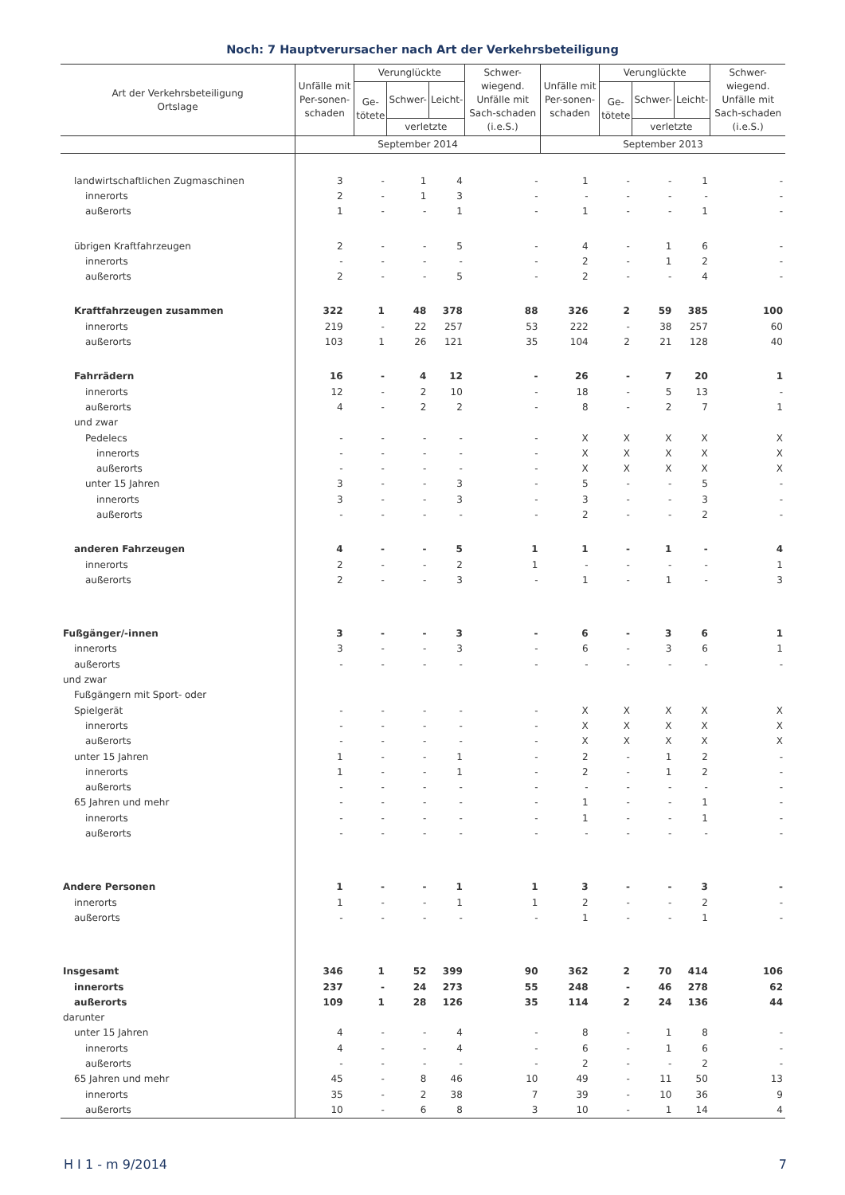Noch: 7 Hauptverursacher nach Art der Verkehrsbeteiligung
| Art der Verkehrsbeteiligung Ortslage | Unfälle mit Per-sonen-schaden | Verunglückte | | | Schwer-wiegend. Unfälle mit Sach-schaden (i.e.S.) | Unfälle mit Per-sonen-schaden | Verunglückte | | | Schwer-wiegend. Unfälle mit Sach-schaden (i.e.S.) |
| --- | --- | --- | --- | --- | --- | --- | --- | --- | --- | --- |
| | | Ge- tötete | Schwer- | Leicht- | | | Ge- tötete | Schwer- | Leicht- | |
| | | | verletzte | | | | | verletzte | | |
| | September 2014 | | | | | September 2013 | | | | |
| landwirtschaftlichen Zugmaschinen | 3 | - | 1 | 4 | - | 1 | - | - | 1 | - |
| innerorts | 2 | - | 1 | 3 | - | - | - | - | - | - |
| außerorts | 1 | - | - | 1 | - | 1 | - | - | 1 | - |
| übrigen Kraftfahrzeugen | 2 | - | - | 5 | - | 4 | - | 1 | 6 | - |
| innerorts | - | - | - | - | - | 2 | - | 1 | 2 | - |
| außerorts | 2 | - | - | 5 | - | 2 | - | - | 4 | - |
| Kraftfahrzeugen zusammen | 322 | 1 | 48 | 378 | 88 | 326 | 2 | 59 | 385 | 100 |
| innerorts | 219 | - | 22 | 257 | 53 | 222 | - | 38 | 257 | 60 |
| außerorts | 103 | 1 | 26 | 121 | 35 | 104 | 2 | 21 | 128 | 40 |
| Fahrrädern | 16 | - | 4 | 12 | - | 26 | - | 7 | 20 | 1 |
| innerorts | 12 | - | 2 | 10 | - | 18 | - | 5 | 13 | - |
| außerorts | 4 | - | 2 | 2 | - | 8 | - | 2 | 7 | 1 |
| und zwar | | | | | | | | | | |
| Pedelecs | - | - | - | - | - | X | X | X | X | X |
| innerorts | - | - | - | - | - | X | X | X | X | X |
| außerorts | - | - | - | - | - | X | X | X | X | X |
| unter 15 Jahren | 3 | - | - | 3 | - | 5 | - | - | 5 | - |
| innerorts | 3 | - | - | 3 | - | 3 | - | - | 3 | - |
| außerorts | - | - | - | - | - | 2 | - | - | 2 | - |
| anderen Fahrzeugen | 4 | - | - | 5 | 1 | 1 | - | 1 | - | 4 |
| innerorts | 2 | - | - | 2 | 1 | - | - | - | - | 1 |
| außerorts | 2 | - | - | 3 | - | 1 | - | 1 | - | 3 |
| Fußgänger/-innen | 3 | - | - | 3 | - | 6 | - | 3 | 6 | 1 |
| innerorts | 3 | - | - | 3 | - | 6 | - | 3 | 6 | 1 |
| außerorts | - | - | - | - | - | - | - | - | - | - |
| und zwar | | | | | | | | | | |
| Fußgängern mit Sport- oder | | | | | | | | | | |
| Spielgerät | - | - | - | - | - | X | X | X | X | X |
| innerorts | - | - | - | - | - | X | X | X | X | X |
| außerorts | - | - | - | - | - | X | X | X | X | X |
| unter 15 Jahren | 1 | - | - | 1 | - | 2 | - | 1 | 2 | - |
| innerorts | 1 | - | - | 1 | - | 2 | - | 1 | 2 | - |
| außerorts | - | - | - | - | - | - | - | - | - | - |
| 65 Jahren und mehr | - | - | - | - | - | 1 | - | - | 1 | - |
| innerorts | - | - | - | - | - | 1 | - | - | 1 | - |
| außerorts | - | - | - | - | - | - | - | - | - | - |
| Andere Personen | 1 | - | - | 1 | 1 | 3 | - | - | 3 | - |
| innerorts | 1 | - | - | 1 | 1 | 2 | - | - | 2 | - |
| außerorts | - | - | - | - | - | 1 | - | - | 1 | - |
| Insgesamt | 346 | 1 | 52 | 399 | 90 | 362 | 2 | 70 | 414 | 106 |
| innerorts | 237 | - | 24 | 273 | 55 | 248 | - | 46 | 278 | 62 |
| außerorts | 109 | 1 | 28 | 126 | 35 | 114 | 2 | 24 | 136 | 44 |
| darunter | | | | | | | | | | |
| unter 15 Jahren | 4 | - | - | 4 | - | 8 | - | 1 | 8 | - |
| innerorts | 4 | - | - | 4 | - | 6 | - | 1 | 6 | - |
| außerorts | - | - | - | - | - | 2 | - | - | 2 | - |
| 65 Jahren und mehr | 45 | - | 8 | 46 | 10 | 49 | - | 11 | 50 | 13 |
| innerorts | 35 | - | 2 | 38 | 7 | 39 | - | 10 | 36 | 9 |
| außerorts | 10 | - | 6 | 8 | 3 | 10 | - | 1 | 14 | 4 |
H I 1 - m 9/2014 7